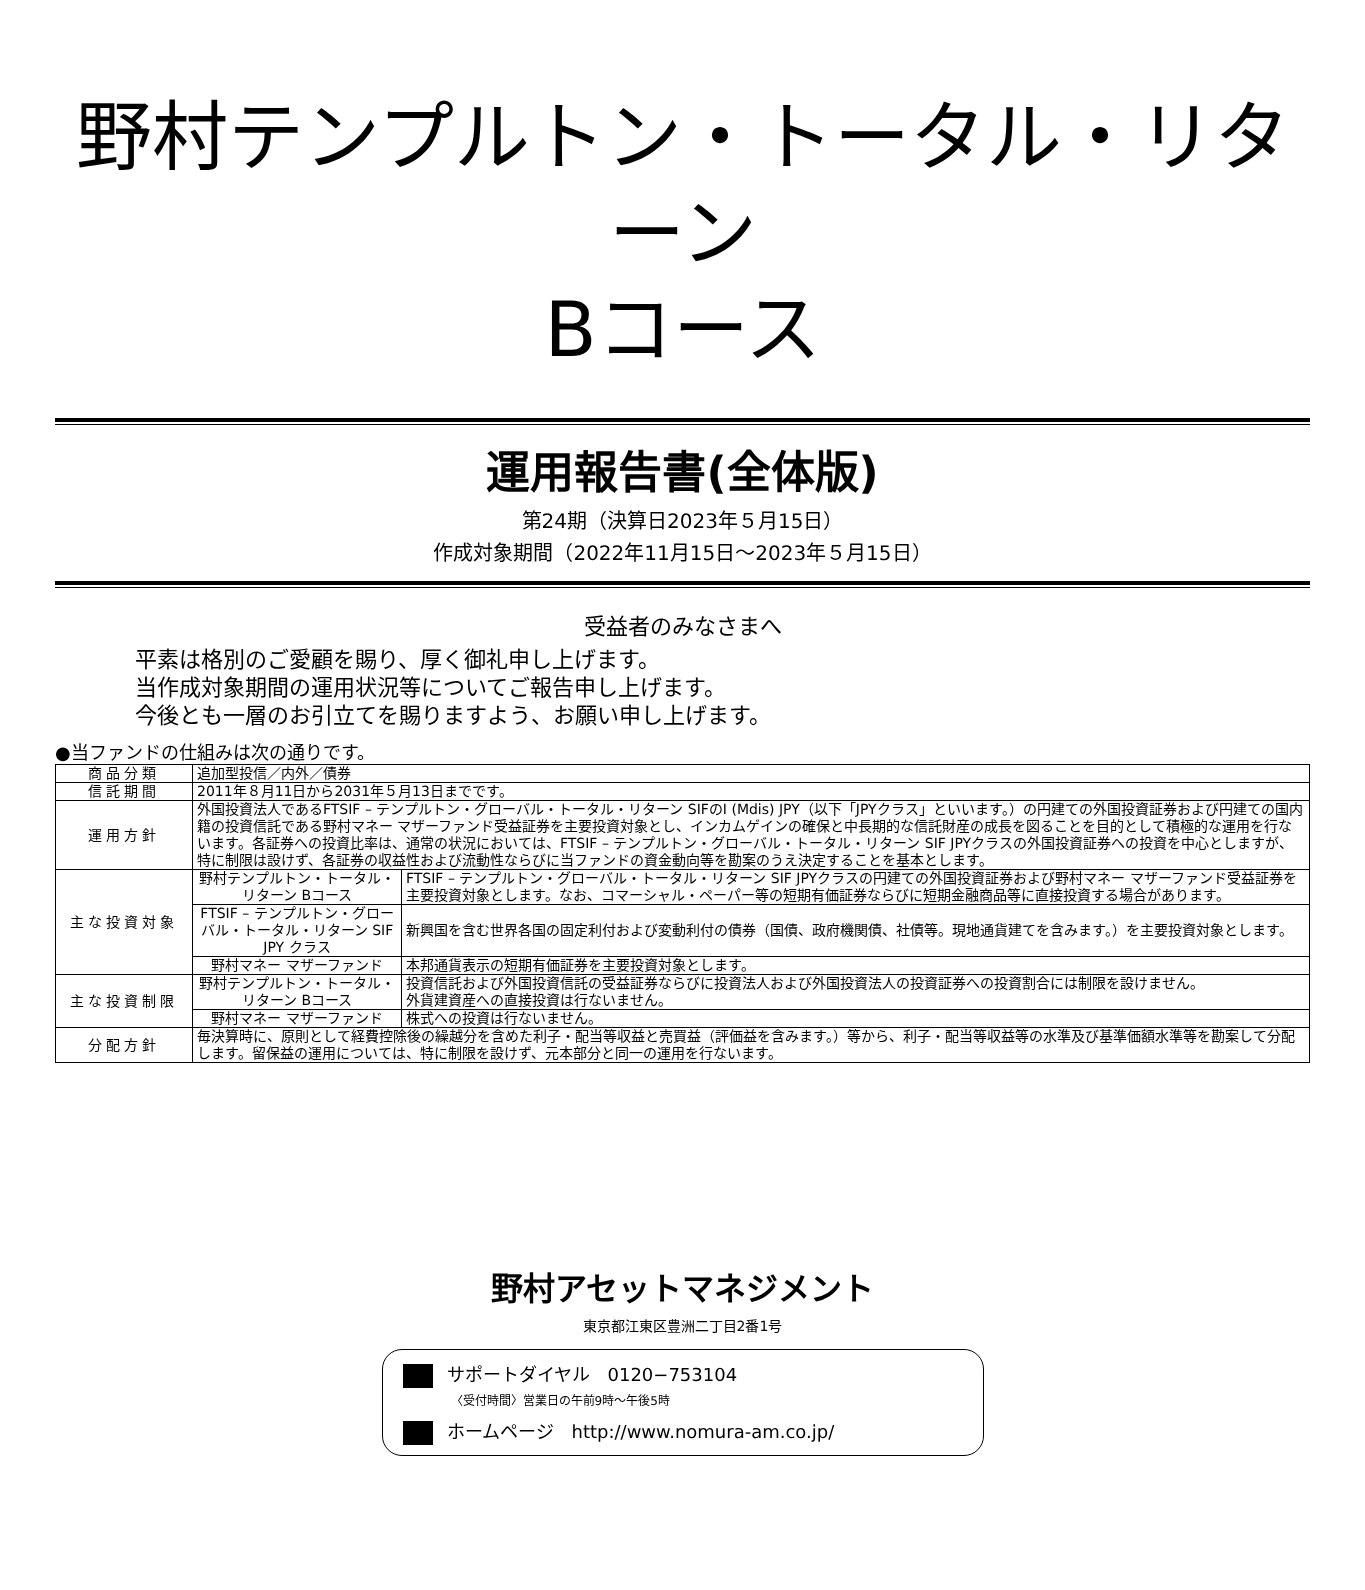野村テンプルトン・トータル・リターン
Bコース
運用報告書(全体版)
第24期（決算日2023年５月15日）
作成対象期間（2022年11月15日～2023年５月15日）
受益者のみなさまへ
平素は格別のご愛顧を賜り、厚く御礼申し上げます。
当作成対象期間の運用状況等についてご報告申し上げます。
今後とも一層のお引立てを賜りますよう、お願い申し上げます。
●当ファンドの仕組みは次の通りです。
| 商品分類 | 追加型投信／内外／債券 | |
| 信託期間 | 2011年８月11日から2031年５月13日までです。 | |
| 運用方針 | 外国投資法人であるFTSIF – テンプルトン・グローバル・トータル・リターン SIFのI (Mdis) JPY（以下「JPYクラス」といいます。）の円建ての外国投資証券および円建ての国内籍の投資信託である野村マネー マザーファンド受益証券を主要投資対象とし、インカムゲインの確保と中長期的な信託財産の成長を図ることを目的として積極的な運用を行ないます。各証券への投資比率は、通常の状況においては、FTSIF – テンプルトン・グローバル・トータル・リターン SIF JPYクラスの外国投資証券への投資を中心としますが、特に制限は設けず、各証券の収益性および流動性ならびに当ファンドの資金動向等を勘案のうえ決定することを基本とします。 | |
| 主な投資対象 | 野村テンプルトン・トータル・リターン Bコース | FTSIF – テンプルトン・グローバル・トータル・リターン SIF JPYクラスの円建ての外国投資証券および野村マネー マザーファンド受益証券を主要投資対象とします。なお、コマーシャル・ペーパー等の短期有価証券ならびに短期金融商品等に直接投資する場合があります。 |
| | FTSIF – テンプルトン・グローバル・トータル・リターン SIF JPY クラス | 新興国を含む世界各国の固定利付および変動利付の債券（国債、政府機関債、社債等。現地通貨建てを含みます。）を主要投資対象とします。 |
| | 野村マネー マザーファンド | 本邦通貨表示の短期有価証券を主要投資対象とします。 |
| 主な投資制限 | 野村テンプルトン・トータル・リターン Bコース | 投資信託および外国投資信託の受益証券ならびに投資法人および外国投資法人の投資証券への投資割合には制限を設けません。 外貨建資産への直接投資は行ないません。 |
| | 野村マネー マザーファンド | 株式への投資は行ないません。 |
| 分配方針 | 毎決算時に、原則として経費控除後の繰越分を含めた利子・配当等収益と売買益（評価益を含みます。）等から、利子・配当等収益等の水準及び基準価額水準等を勘案して分配します。留保益の運用については、特に制限を設けず、元本部分と同一の運用を行ないます。 | |
野村アセットマネジメント
東京都江東区豊洲二丁目2番1号
サポートダイヤル　0120−753104
〈受付時間〉営業日の午前9時～午後5時
ホームページ　http://www.nomura-am.co.jp/